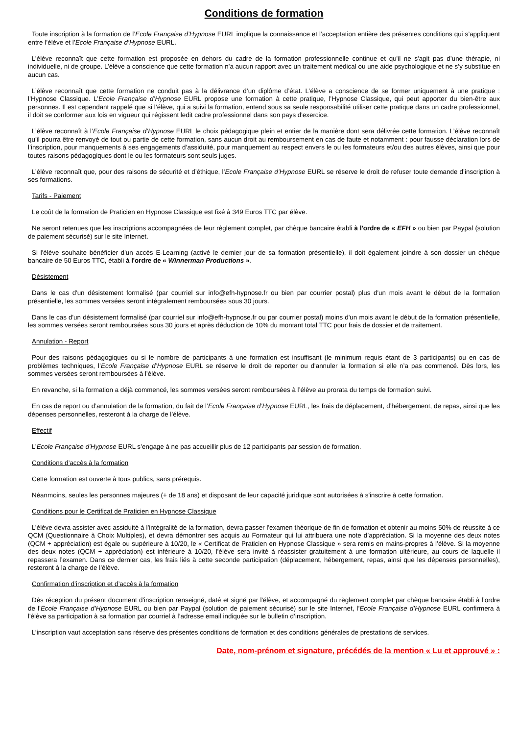Conditions de formation
Toute inscription à la formation de l’Ecole Française d’Hypnose EURL implique la connaissance et l’acceptation entière des présentes conditions qui s’appliquent entre l’élève et l’Ecole Française d’Hypnose EURL.
L’élève reconnaît que cette formation est proposée en dehors du cadre de la formation professionnelle continue et qu'il ne s'agit pas d’une thérapie, ni individuelle, ni de groupe. L’élève a conscience que cette formation n’a aucun rapport avec un traitement médical ou une aide psychologique et ne s’y substitue en aucun cas.
L’élève reconnaît que cette formation ne conduit pas à la délivrance d’un diplôme d’état. L’élève a conscience de se former uniquement à une pratique : l’Hypnose Classique. L’Ecole Française d’Hypnose EURL propose une formation à cette pratique, l’Hypnose Classique, qui peut apporter du bien-être aux personnes. Il est cependant rappelé que si l’élève, qui a suivi la formation, entend sous sa seule responsabilité utiliser cette pratique dans un cadre professionnel, il doit se conformer aux lois en vigueur qui régissent ledit cadre professionnel dans son pays d'exercice.
L’élève reconnaît à l’Ecole Française d’Hypnose EURL le choix pédagogique plein et entier de la manière dont sera délivrée cette formation. L’élève reconnaît qu’il pourra être renvoyé de tout ou partie de cette formation, sans aucun droit au remboursement en cas de faute et notamment : pour fausse déclaration lors de l’inscription, pour manquements à ses engagements d’assiduité, pour manquement au respect envers le ou les formateurs et/ou des autres élèves, ainsi que pour toutes raisons pédagogiques dont le ou les formateurs sont seuls juges.
L’élève reconnaît que, pour des raisons de sécurité et d’éthique, l’Ecole Française d’Hypnose EURL se réserve le droit de refuser toute demande d’inscription à ses formations.
Tarifs - Paiement
Le coût de la formation de Praticien en Hypnose Classique est fixé à 349 Euros TTC par élève.
Ne seront retenues que les inscriptions accompagnées de leur règlement complet, par chèque bancaire établi à l'ordre de « EFH » ou bien par Paypal (solution de paiement sécurisé) sur le site Internet.
Si l'élève souhaite bénéficier d'un accès E-Learning (activé le dernier jour de sa formation présentielle), il doit également joindre à son dossier un chèque bancaire de 50 Euros TTC, établi à l'ordre de « Winnerman Productions ».
Désistement
Dans le cas d'un désistement formalisé (par courriel sur info@efh-hypnose.fr ou bien par courrier postal) plus d'un mois avant le début de la formation présentielle, les sommes versées seront intégralement remboursées sous 30 jours.
Dans le cas d'un désistement formalisé (par courriel sur info@efh-hypnose.fr ou par courrier postal) moins d'un mois avant le début de la formation présentielle, les sommes versées seront remboursées sous 30 jours et après déduction de 10% du montant total TTC pour frais de dossier et de traitement.
Annulation - Report
Pour des raisons pédagogiques ou si le nombre de participants à une formation est insuffisant (le minimum requis étant de 3 participants) ou en cas de problèmes techniques, l’Ecole Française d’Hypnose EURL se réserve le droit de reporter ou d'annuler la formation si elle n’a pas commencé. Dès lors, les sommes versées seront remboursées à l’élève.
En revanche, si la formation a déjà commencé, les sommes versées seront remboursées à l’élève au prorata du temps de formation suivi.
En cas de report ou d’annulation de la formation, du fait de l’Ecole Française d’Hypnose EURL, les frais de déplacement, d’hébergement, de repas, ainsi que les dépenses personnelles, resteront à la charge de l’élève.
Effectif
L’Ecole Française d’Hypnose EURL s’engage à ne pas accueillir plus de 12 participants par session de formation.
Conditions d’accès à la formation
Cette formation est ouverte à tous publics, sans prérequis.
Néanmoins, seules les personnes majeures (+ de 18 ans) et disposant de leur capacité juridique sont autorisées à s'inscrire à cette formation.
Conditions pour le Certificat de Praticien en Hypnose Classique
L’élève devra assister avec assiduité à l’intégralité de la formation, devra passer l'examen théorique de fin de formation et obtenir au moins 50% de réussite à ce QCM (Questionnaire à Choix Multiples), et devra démontrer ses acquis au Formateur qui lui attribuera une note d’appréciation. Si la moyenne des deux notes (QCM + appréciation) est égale ou supérieure à 10/20, le « Certificat de Praticien en Hypnose Classique » sera remis en mains-propres à l’élève. Si la moyenne des deux notes (QCM + appréciation) est inférieure à 10/20, l’élève sera invité à réassister gratuitement à une formation ultérieure, au cours de laquelle il repassera l’examen. Dans ce dernier cas, les frais liés à cette seconde participation (déplacement, hébergement, repas, ainsi que les dépenses personnelles), resteront à la charge de l’élève.
Confirmation d’inscription et d’accès à la formation
Dès réception du présent document d'inscription renseigné, daté et signé par l'élève, et accompagné du règlement complet par chèque bancaire établi à l’ordre de l’Ecole Française d’Hypnose EURL ou bien par Paypal (solution de paiement sécurisé) sur le site Internet, l’Ecole Française d’Hypnose EURL confirmera à l'élève sa participation à sa formation par courriel à l’adresse email indiquée sur le bulletin d’inscription.
L’inscription vaut acceptation sans réserve des présentes conditions de formation et des conditions générales de prestations de services.
Date, nom-prénom et signature, précédés de la mention « Lu et approuvé » :